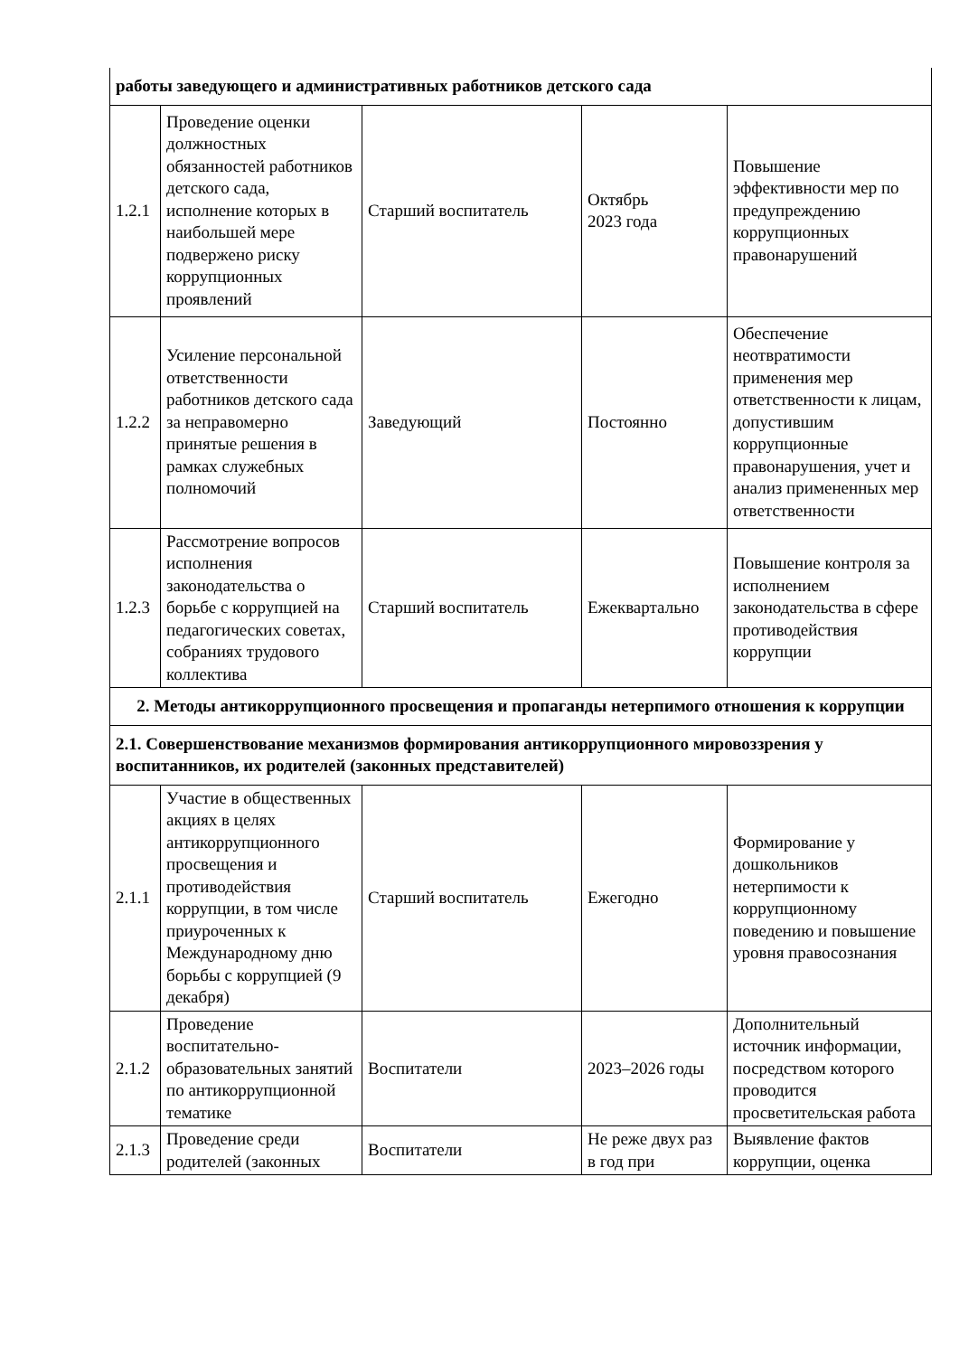| работы заведующего и административных работников детского сада | | | | |
| 1.2.1 | Проведение оценки должностных обязанностей работников детского сада, исполнение которых в наибольшей мере подвержено риску коррупционных проявлений | Старший воспитатель | Октябрь 2023 года | Повышение эффективности мер по предупреждению коррупционных правонарушений |
| 1.2.2 | Усиление персональной ответственности работников детского сада за неправомерно принятые решения в рамках служебных полномочий | Заведующий | Постоянно | Обеспечение неотвратимости применения мер ответственности к лицам, допустившим коррупционные правонарушения, учет и анализ примененных мер ответственности |
| 1.2.3 | Рассмотрение вопросов исполнения законодательства о борьбе с коррупцией на педагогических советах, собраниях трудового коллектива | Старший воспитатель | Ежеквартально | Повышение контроля за исполнением законодательства в сфере противодействия коррупции |
| 2. Методы антикоррупционного просвещения и пропаганды нетерпимого отношения к коррупции | | | | |
| 2.1. Совершенствование механизмов формирования антикоррупционного мировоззрения у воспитанников, их родителей (законных представителей) | | | | |
| 2.1.1 | Участие в общественных акциях в целях антикоррупционного просвещения и противодействия коррупции, в том числе приуроченных к Международному дню борьбы с коррупцией (9 декабря) | Старший воспитатель | Ежегодно | Формирование у дошкольников нетерпимости к коррупционному поведению и повышение уровня правосознания |
| 2.1.2 | Проведение воспитательно-образовательных занятий по антикоррупционной тематике | Воспитатели | 2023–2026 годы | Дополнительный источник информации, посредством которого проводится просветительская работа |
| 2.1.3 | Проведение среди родителей (законных | Воспитатели | Не реже двух раз в год при | Выявление фактов коррупции, оценка |